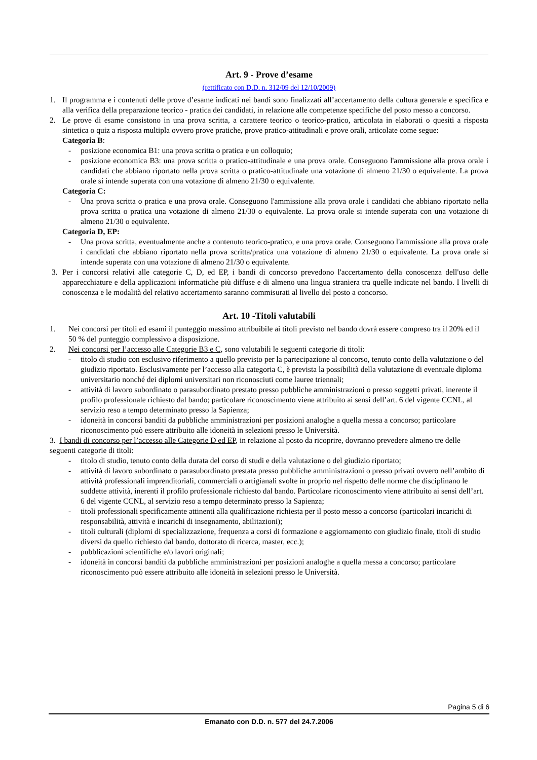Art. 9 - Prove d’esame
(rettificato con D.D. n. 312/09 del 12/10/2009)
1. Il programma e i contenuti delle prove d’esame indicati nei bandi sono finalizzati all’accertamento della cultura generale e specifica e alla verifica della preparazione teorico - pratica dei candidati, in relazione alle competenze specifiche del posto messo a concorso.
2. Le prove di esame consistono in una prova scritta, a carattere teorico o teorico-pratico, articolata in elaborati o quesiti a risposta sintetica o quiz a risposta multipla ovvero prove pratiche, prove pratico-attitudinali e prove orali, articolate come segue:
Categoria B:
- posizione economica B1: una prova scritta o pratica e un colloquio;
- posizione economica B3: una prova scritta o pratico-attitudinale e una prova orale. Conseguono l'ammissione alla prova orale i candidati che abbiano riportato nella prova scritta o pratico-attitudinale una votazione di almeno 21/30 o equivalente. La prova orale si intende superata con una votazione di almeno 21/30 o equivalente.
Categoria C:
- Una prova scritta o pratica e una prova orale. Conseguono l'ammissione alla prova orale i candidati che abbiano riportato nella prova scritta o pratica una votazione di almeno 21/30 o equivalente. La prova orale si intende superata con una votazione di almeno 21/30 o equivalente.
Categoria D, EP:
- Una prova scritta, eventualmente anche a contenuto teorico-pratico, e una prova orale. Conseguono l'ammissione alla prova orale i candidati che abbiano riportato nella prova scritta/pratica una votazione di almeno 21/30 o equivalente. La prova orale si intende superata con una votazione di almeno 21/30 o equivalente.
3. Per i concorsi relativi alle categorie C, D, ed EP, i bandi di concorso prevedono l'accertamento della conoscenza dell'uso delle apparecchiature e della applicazioni informatiche più diffuse e di almeno una lingua straniera tra quelle indicate nel bando. I livelli di conoscenza e le modalità del relativo accertamento saranno commisurati al livello del posto a concorso.
Art. 10 -Titoli valutabili
1. Nei concorsi per titoli ed esami il punteggio massimo attribuibile ai titoli previsto nel bando dovrà essere compreso tra il 20% ed il 50 % del punteggio complessivo a disposizione.
2. Nei concorsi per l’accesso alle Categorie B3 e C, sono valutabili le seguenti categorie di titoli:
- titolo di studio con esclusivo riferimento a quello previsto per la partecipazione al concorso, tenuto conto della valutazione o del giudizio riportato. Esclusivamente per l’accesso alla categoria C, è prevista la possibilità della valutazione di eventuale diploma universitario nonché dei diplomi universitari non riconosciuti come lauree triennali;
- attività di lavoro subordinato o parasubordinato prestato presso pubbliche amministrazioni o presso soggetti privati, inerente il profilo professionale richiesto dal bando; particolare riconoscimento viene attribuito ai sensi dell’art. 6 del vigente CCNL, al servizio reso a tempo determinato presso la Sapienza;
- idoneità in concorsi banditi da pubbliche amministrazioni per posizioni analoghe a quella messa a concorso; particolare riconoscimento può essere attribuito alle idoneità in selezioni presso le Università.
3. I bandi di concorso per l’accesso alle Categorie D ed EP, in relazione al posto da ricoprire, dovranno prevedere almeno tre delle seguenti categorie di titoli:
- titolo di studio, tenuto conto della durata del corso di studi e della valutazione o del giudizio riportato;
- attività di lavoro subordinato o parasubordinato prestata presso pubbliche amministrazioni o presso privati ovvero nell’ambito di attività professionali imprenditoriali, commerciali o artigianali svolte in proprio nel rispetto delle norme che disciplinano le suddette attività, inerenti il profilo professionale richiesto dal bando. Particolare riconoscimento viene attribuito ai sensi dell’art. 6 del vigente CCNL, al servizio reso a tempo determinato presso la Sapienza;
- titoli professionali specificamente attinenti alla qualificazione richiesta per il posto messo a concorso (particolari incarichi di responsabilità, attività e incarichi di insegnamento, abilitazioni);
- titoli culturali (diplomi di specializzazione, frequenza a corsi di formazione e aggiornamento con giudizio finale, titoli di studio diversi da quello richiesto dal bando, dottorato di ricerca, master, ecc.);
- pubblicazioni scientifiche e/o lavori originali;
- idoneità in concorsi banditi da pubbliche amministrazioni per posizioni analoghe a quella messa a concorso; particolare riconoscimento può essere attribuito alle idoneità in selezioni presso le Università.
Pagina 5 di 6
Emanato con D.D. n. 577 del 24.7.2006